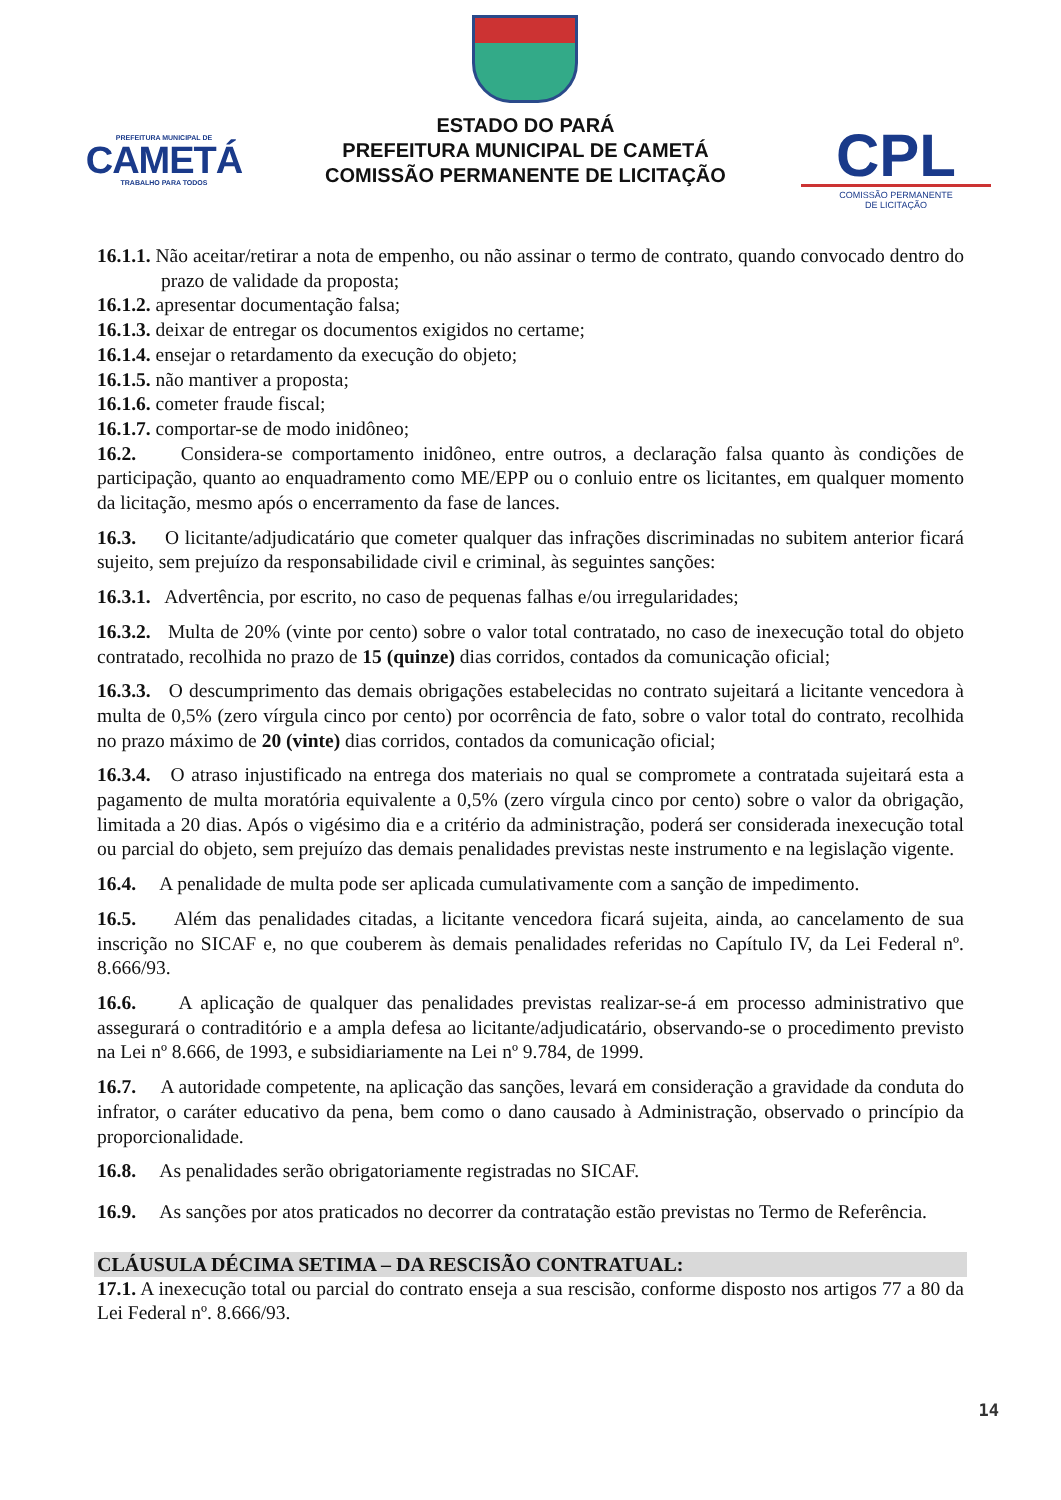PREFEITURA MUNICIPAL DE
CAMETÁ
TRABALHO PARA TODOS
ESTADO DO PARÁ
PREFEITURA MUNICIPAL DE CAMETÁ
COMISSÃO PERMANENTE DE LICITAÇÃO
CPL
COMISSÃO PERMANENTE
DE LICITAÇÃO
16.1.1. Não aceitar/retirar a nota de empenho, ou não assinar o termo de contrato, quando convocado dentro do prazo de validade da proposta;
16.1.2. apresentar documentação falsa;
16.1.3. deixar de entregar os documentos exigidos no certame;
16.1.4. ensejar o retardamento da execução do objeto;
16.1.5. não mantiver a proposta;
16.1.6. cometer fraude fiscal;
16.1.7. comportar-se de modo inidôneo;
16.2. Considera-se comportamento inidôneo, entre outros, a declaração falsa quanto às condições de participação, quanto ao enquadramento como ME/EPP ou o conluio entre os licitantes, em qualquer momento da licitação, mesmo após o encerramento da fase de lances.
16.3. O licitante/adjudicatário que cometer qualquer das infrações discriminadas no subitem anterior ficará sujeito, sem prejuízo da responsabilidade civil e criminal, às seguintes sanções:
16.3.1. Advertência, por escrito, no caso de pequenas falhas e/ou irregularidades;
16.3.2. Multa de 20% (vinte por cento) sobre o valor total contratado, no caso de inexecução total do objeto contratado, recolhida no prazo de 15 (quinze) dias corridos, contados da comunicação oficial;
16.3.3. O descumprimento das demais obrigações estabelecidas no contrato sujeitará a licitante vencedora à multa de 0,5% (zero vírgula cinco por cento) por ocorrência de fato, sobre o valor total do contrato, recolhida no prazo máximo de 20 (vinte) dias corridos, contados da comunicação oficial;
16.3.4. O atraso injustificado na entrega dos materiais no qual se compromete a contratada sujeitará esta a pagamento de multa moratória equivalente a 0,5% (zero vírgula cinco por cento) sobre o valor da obrigação, limitada a 20 dias. Após o vigésimo dia e a critério da administração, poderá ser considerada inexecução total ou parcial do objeto, sem prejuízo das demais penalidades previstas neste instrumento e na legislação vigente.
16.4. A penalidade de multa pode ser aplicada cumulativamente com a sanção de impedimento.
16.5. Além das penalidades citadas, a licitante vencedora ficará sujeita, ainda, ao cancelamento de sua inscrição no SICAF e, no que couberem às demais penalidades referidas no Capítulo IV, da Lei Federal nº. 8.666/93.
16.6. A aplicação de qualquer das penalidades previstas realizar-se-á em processo administrativo que assegurará o contraditório e a ampla defesa ao licitante/adjudicatário, observando-se o procedimento previsto na Lei nº 8.666, de 1993, e subsidiariamente na Lei nº 9.784, de 1999.
16.7. A autoridade competente, na aplicação das sanções, levará em consideração a gravidade da conduta do infrator, o caráter educativo da pena, bem como o dano causado à Administração, observado o princípio da proporcionalidade.
16.8. As penalidades serão obrigatoriamente registradas no SICAF.
16.9. As sanções por atos praticados no decorrer da contratação estão previstas no Termo de Referência.
CLÁUSULA DÉCIMA SETIMA – DA RESCISÃO CONTRATUAL:
17.1. A inexecução total ou parcial do contrato enseja a sua rescisão, conforme disposto nos artigos 77 a 80 da Lei Federal nº. 8.666/93.
14